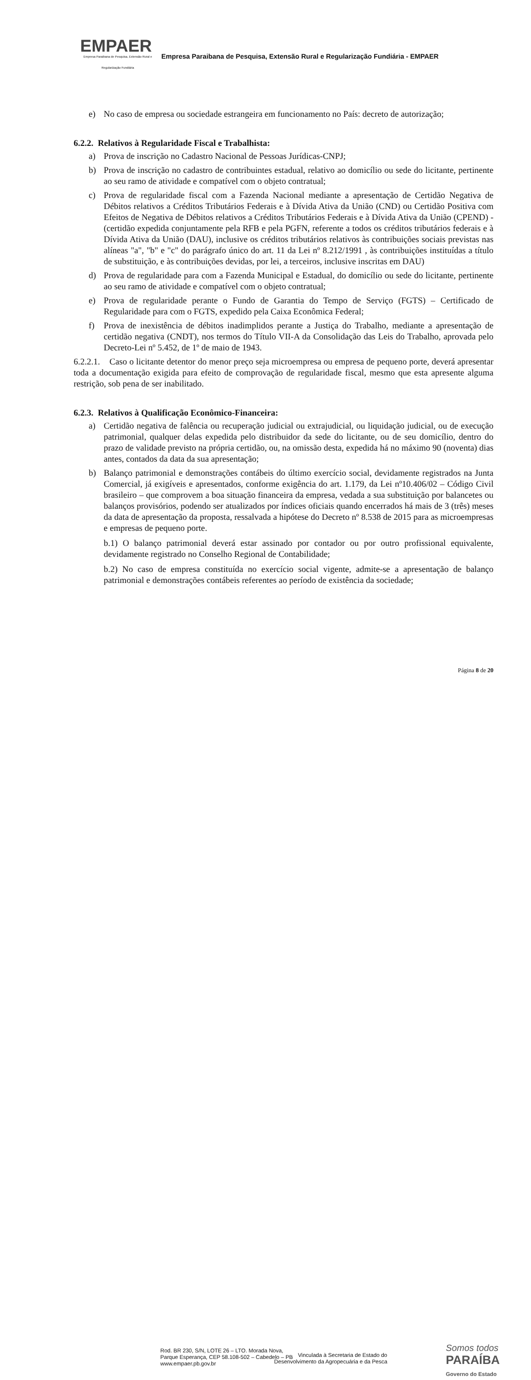EMPAER
Empresa Paraibana de Pesquisa, Extensão Rural e Regularização Fundiária
Empresa Paraibana de Pesquisa, Extensão Rural e Regularização Fundiária - EMPAER
e) No caso de empresa ou sociedade estrangeira em funcionamento no País: decreto de autorização;
6.2.2. Relativos à Regularidade Fiscal e Trabalhista:
a) Prova de inscrição no Cadastro Nacional de Pessoas Jurídicas-CNPJ;
b) Prova de inscrição no cadastro de contribuintes estadual, relativo ao domicílio ou sede do licitante, pertinente ao seu ramo de atividade e compatível com o objeto contratual;
c) Prova de regularidade fiscal com a Fazenda Nacional mediante a apresentação de Certidão Negativa de Débitos relativos a Créditos Tributários Federais e à Dívida Ativa da União (CND) ou Certidão Positiva com Efeitos de Negativa de Débitos relativos a Créditos Tributários Federais e à Dívida Ativa da União (CPEND) - (certidão expedida conjuntamente pela RFB e pela PGFN, referente a todos os créditos tributários federais e à Dívida Ativa da União (DAU), inclusive os créditos tributários relativos às contribuições sociais previstas nas alíneas "a", "b" e "c" do parágrafo único do art. 11 da Lei nº 8.212/1991 , às contribuições instituídas a título de substituição, e às contribuições devidas, por lei, a terceiros, inclusive inscritas em DAU)
d) Prova de regularidade para com a Fazenda Municipal e Estadual, do domicílio ou sede do licitante, pertinente ao seu ramo de atividade e compatível com o objeto contratual;
e) Prova de regularidade perante o Fundo de Garantia do Tempo de Serviço (FGTS) – Certificado de Regularidade para com o FGTS, expedido pela Caixa Econômica Federal;
f) Prova de inexistência de débitos inadimplidos perante a Justiça do Trabalho, mediante a apresentação de certidão negativa (CNDT), nos termos do Título VII-A da Consolidação das Leis do Trabalho, aprovada pelo Decreto-Lei nº 5.452, de 1º de maio de 1943.
6.2.2.1. Caso o licitante detentor do menor preço seja microempresa ou empresa de pequeno porte, deverá apresentar toda a documentação exigida para efeito de comprovação de regularidade fiscal, mesmo que esta apresente alguma restrição, sob pena de ser inabilitado.
6.2.3. Relativos à Qualificação Econômico-Financeira:
a) Certidão negativa de falência ou recuperação judicial ou extrajudicial, ou liquidação judicial, ou de execução patrimonial, qualquer delas expedida pelo distribuidor da sede do licitante, ou de seu domicílio, dentro do prazo de validade previsto na própria certidão, ou, na omissão desta, expedida há no máximo 90 (noventa) dias antes, contados da data da sua apresentação;
b) Balanço patrimonial e demonstrações contábeis do último exercício social, devidamente registrados na Junta Comercial, já exigíveis e apresentados, conforme exigência do art. 1.179, da Lei nº10.406/02 – Código Civil brasileiro – que comprovem a boa situação financeira da empresa, vedada a sua substituição por balancetes ou balanços provisórios, podendo ser atualizados por índices oficiais quando encerrados há mais de 3 (três) meses da data de apresentação da proposta, ressalvada a hipótese do Decreto nº 8.538 de 2015 para as microempresas e empresas de pequeno porte.
b.1) O balanço patrimonial deverá estar assinado por contador ou por outro profissional equivalente, devidamente registrado no Conselho Regional de Contabilidade;
b.2) No caso de empresa constituída no exercício social vigente, admite-se a apresentação de balanço patrimonial e demonstrações contábeis referentes ao período de existência da sociedade;
Página 8 de 20
Rod. BR 230, S/N, LOTE 26 – LTO. Morada Nova,
Parque Esperança, CEP 58.108-502 – Cabedelo – PB
www.empaer.pb.gov.br
Vinculada à Secretaria de Estado do
Desenvolvimento da Agropecuária e da Pesca
Somos todos
PARAÍBA
Governo do Estado